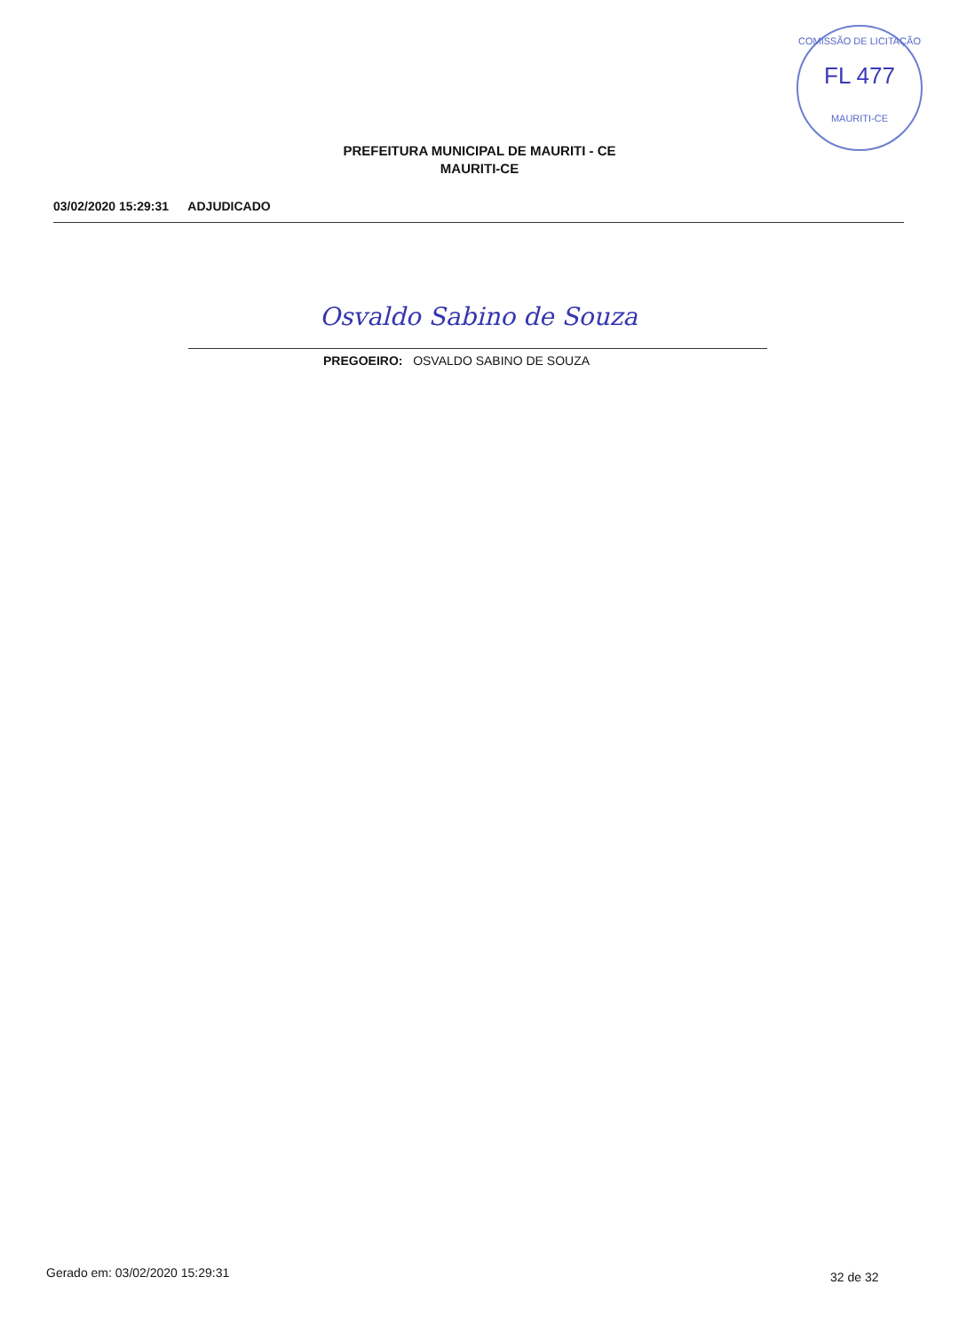COMISSÃO DE LICITAÇÃO
FL 477
MAURITI-CE
PREFEITURA MUNICIPAL DE MAURITI - CE
MAURITI-CE
03/02/2020 15:29:31 ADJUDICADO
Osvaldo Sabino de Souza
PREGOEIRO: OSVALDO SABINO DE SOUZA
Gerado em: 03/02/2020 15:29:31 32 de 32